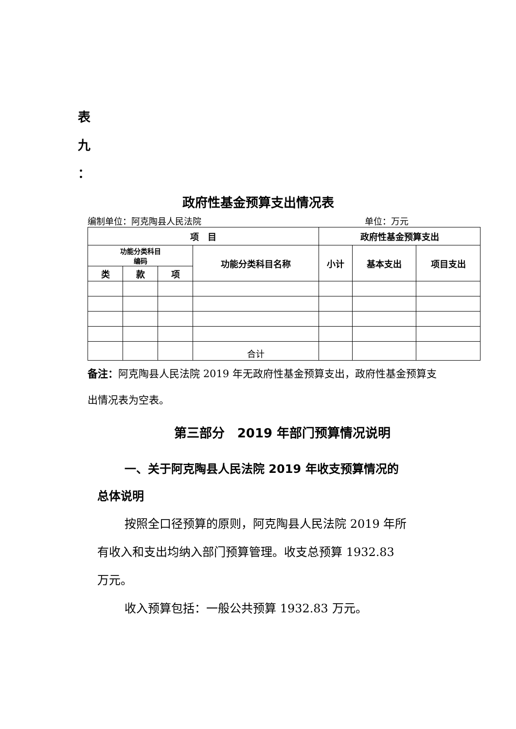表
九
：
政府性基金预算支出情况表
编制单位：阿克陶县人民法院 单位：万元
| 项 目 | | | | 政府性基金预算支出 | | |
| --- | --- | --- | --- | --- | --- | --- |
| 功能分类科目 编码 | | | 功能分类科目名称 | 小计 | 基本支出 | 项目支出 |
| 类 | 款 | 项 | | | | |
| | | | 合计 | | | |
备注：阿克陶县人民法院 2019 年无政府性基金预算支出，政府性基金预算支出情况表为空表。
第三部分　2019 年部门预算情况说明
一、关于阿克陶县人民法院 2019 年收支预算情况的总体说明
按照全口径预算的原则，阿克陶县人民法院 2019 年所
有收入和支出均纳入部门预算管理。收支总预算 1932.83 万元。
收入预算包括：一般公共预算 1932.83 万元。